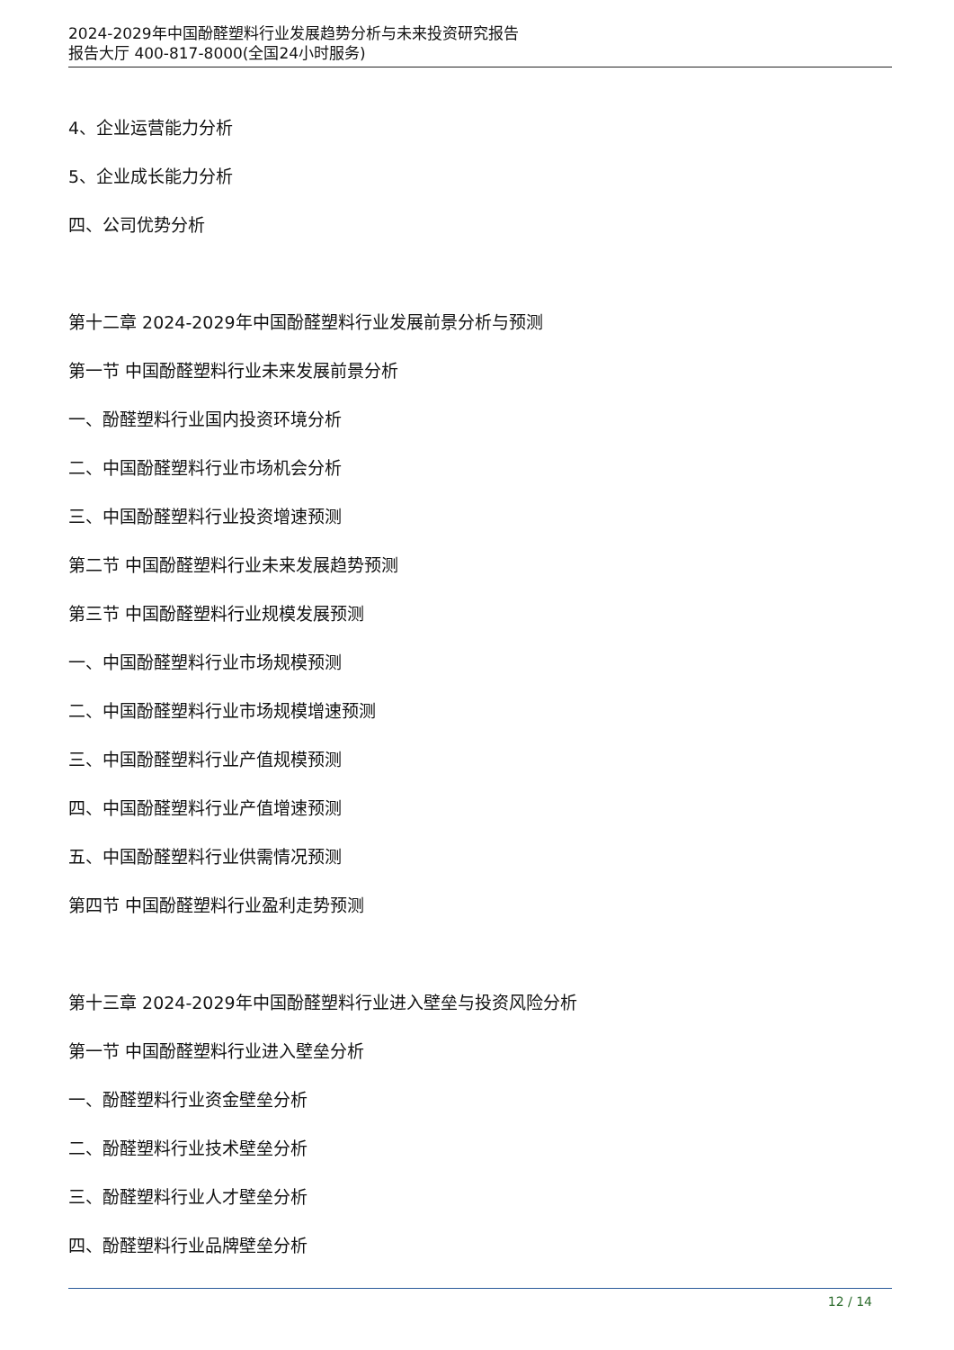2024-2029年中国酚醛塑料行业发展趋势分析与未来投资研究报告
报告大厅 400-817-8000(全国24小时服务)
4、企业运营能力分析
5、企业成长能力分析
四、公司优势分析
第十二章 2024-2029年中国酚醛塑料行业发展前景分析与预测
第一节 中国酚醛塑料行业未来发展前景分析
一、酚醛塑料行业国内投资环境分析
二、中国酚醛塑料行业市场机会分析
三、中国酚醛塑料行业投资增速预测
第二节 中国酚醛塑料行业未来发展趋势预测
第三节 中国酚醛塑料行业规模发展预测
一、中国酚醛塑料行业市场规模预测
二、中国酚醛塑料行业市场规模增速预测
三、中国酚醛塑料行业产值规模预测
四、中国酚醛塑料行业产值增速预测
五、中国酚醛塑料行业供需情况预测
第四节 中国酚醛塑料行业盈利走势预测
第十三章 2024-2029年中国酚醛塑料行业进入壁垒与投资风险分析
第一节 中国酚醛塑料行业进入壁垒分析
一、酚醛塑料行业资金壁垒分析
二、酚醛塑料行业技术壁垒分析
三、酚醛塑料行业人才壁垒分析
四、酚醛塑料行业品牌壁垒分析
12 / 14